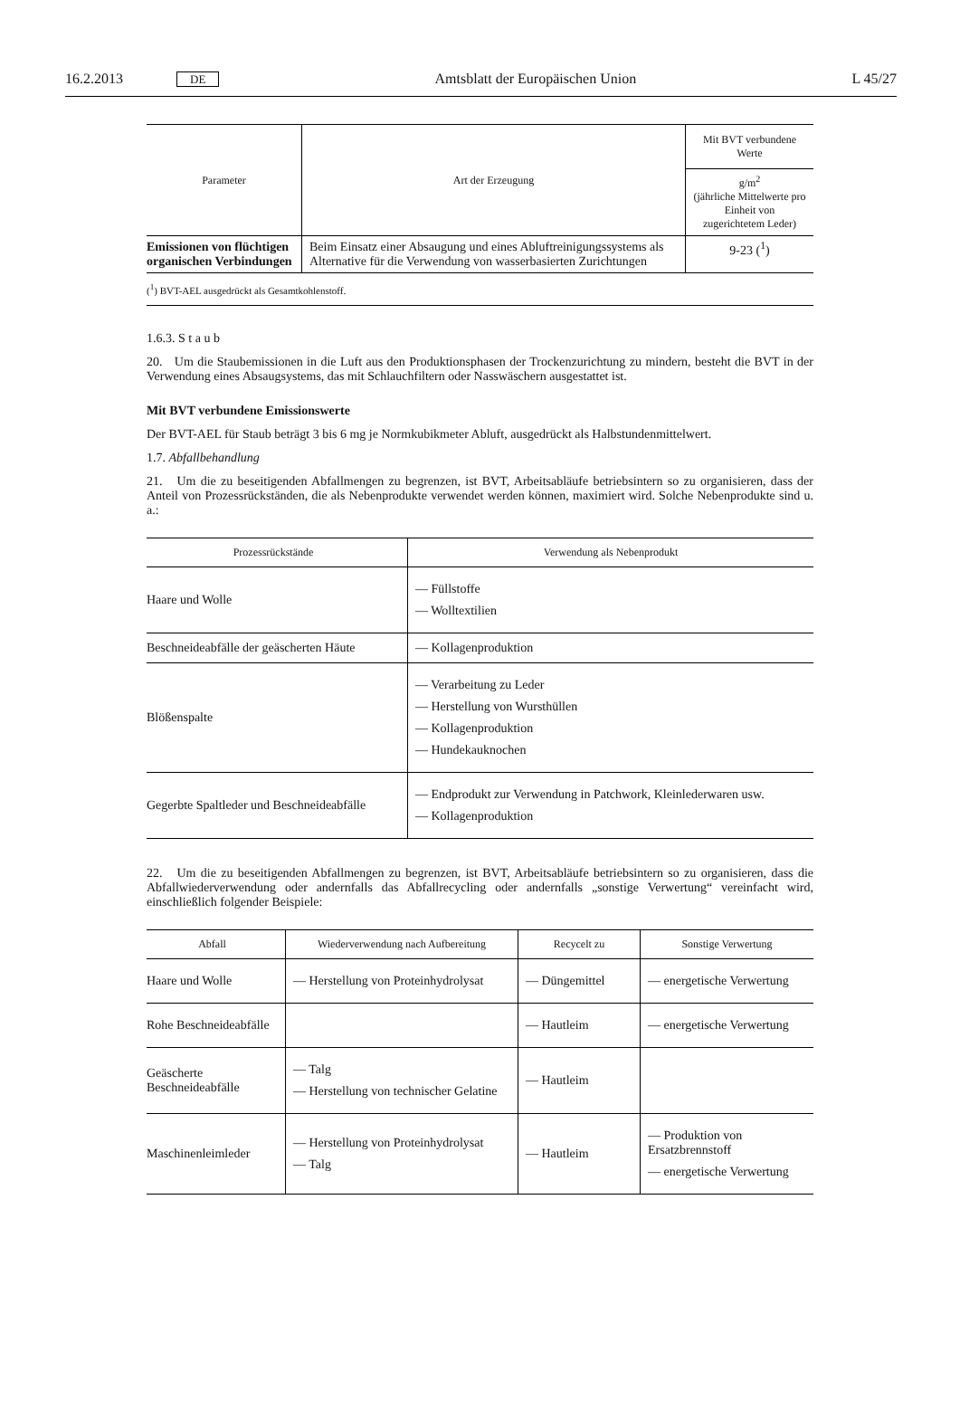16.2.2013 DE Amtsblatt der Europäischen Union L 45/27
| Parameter | Art der Erzeugung | Mit BVT verbundene Werte |
| --- | --- | --- |
| | | g/m<sup>2</sup> (jährliche Mittelwerte pro Einheit von zugerichtetem Leder) |
| Emissionen von flüchtigen organischen Verbindungen | Beim Einsatz einer Absaugung und eines Abluftreinigungssystems als Alternative für die Verwendung von wasserbasierten Zurichtungen | 9-23 (<sup>1</sup>) |
| (<sup>1</sup>) BVT-AEL ausgedrückt als Gesamtkohlenstoff. | | |
1.6.3. S t a u b
20. Um die Staubemissionen in die Luft aus den Produktionsphasen der Trockenzurichtung zu mindern, besteht die BVT in der Verwendung eines Absaugsystems, das mit Schlauchfiltern oder Nasswäschern ausgestattet ist.
Mit BVT verbundene Emissionswerte
Der BVT-AEL für Staub beträgt 3 bis 6 mg je Normkubikmeter Abluft, ausgedrückt als Halbstundenmittelwert.
1.7. Abfallbehandlung
21. Um die zu beseitigenden Abfallmengen zu begrenzen, ist BVT, Arbeitsabläufe betriebsintern so zu organisieren, dass der Anteil von Prozessrückständen, die als Nebenprodukte verwendet werden können, maximiert wird. Solche Nebenprodukte sind u. a.:
| Prozessrückstände | Verwendung als Nebenprodukt |
| --- | --- |
| Haare und Wolle | — Füllstoffe — Wolltextilien |
| Beschneideabfälle der geäscherten Häute | — Kollagenproduktion |
| Blößenspalte | — Verarbeitung zu Leder — Herstellung von Wursthüllen — Kollagenproduktion — Hundekauknochen |
| Gegerbte Spaltleder und Beschneideabfälle | — Endprodukt zur Verwendung in Patchwork, Kleinlederwaren usw. — Kollagenproduktion |
22. Um die zu beseitigenden Abfallmengen zu begrenzen, ist BVT, Arbeitsabläufe betriebsintern so zu organisieren, dass die Abfallwiederverwendung oder andernfalls das Abfallrecycling oder andernfalls „sonstige Verwertung“ vereinfacht wird, einschließlich folgender Beispiele:
| Abfall | Wiederverwendung nach Aufbereitung | Recycelt zu | Sonstige Verwertung |
| --- | --- | --- | --- |
| Haare und Wolle | — Herstellung von Proteinhydrolysat | — Düngemittel | — energetische Verwertung |
| Rohe Beschneideabfälle | | — Hautleim | — energetische Verwertung |
| Geäscherte Beschneideabfälle | — Talg — Herstellung von technischer Gelatine | — Hautleim | |
| Maschinenleimleder | — Herstellung von Proteinhydrolysat — Talg | — Hautleim | — Produktion von Ersatzbrennstoff — energetische Verwertung |